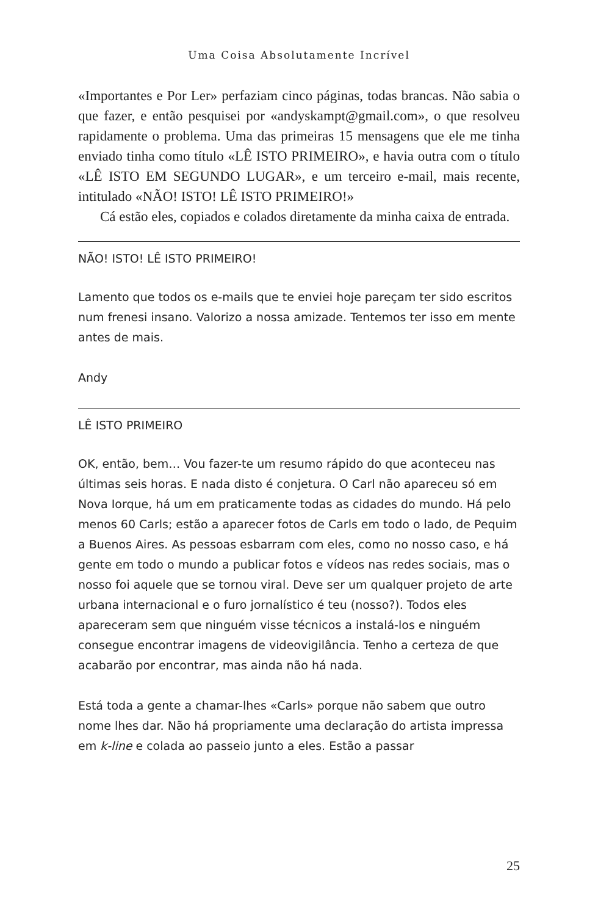Uma Coisa Absolutamente Incrível
«Importantes e Por Ler» perfaziam cinco páginas, todas brancas. Não sabia o que fazer, e então pesquisei por «andyskampt@gmail.com», o que resolveu rapidamente o problema. Uma das primeiras 15 mensagens que ele me tinha enviado tinha como título «LÊ ISTO PRIMEIRO», e havia outra com o título «LÊ ISTO EM SEGUNDO LUGAR», e um terceiro e-mail, mais recente, intitulado «NÃO! ISTO! LÊ ISTO PRIMEIRO!»
Cá estão eles, copiados e colados diretamente da minha caixa de entrada.
NÃO! ISTO! LÊ ISTO PRIMEIRO!
Lamento que todos os e-mails que te enviei hoje pareçam ter sido escritos num frenesi insano. Valorizo a nossa amizade. Tentemos ter isso em mente antes de mais.
Andy
LÊ ISTO PRIMEIRO
OK, então, bem… Vou fazer-te um resumo rápido do que aconteceu nas últimas seis horas. E nada disto é conjetura. O Carl não apareceu só em Nova Iorque, há um em praticamente todas as cidades do mundo. Há pelo menos 60 Carls; estão a aparecer fotos de Carls em todo o lado, de Pequim a Buenos Aires. As pessoas esbarram com eles, como no nosso caso, e há gente em todo o mundo a publicar fotos e vídeos nas redes sociais, mas o nosso foi aquele que se tornou viral. Deve ser um qualquer projeto de arte urbana internacional e o furo jornalístico é teu (nosso?). Todos eles apareceram sem que ninguém visse técnicos a instalá-los e ninguém consegue encontrar imagens de videovigilância. Tenho a certeza de que acabarão por encontrar, mas ainda não há nada.
Está toda a gente a chamar-lhes «Carls» porque não sabem que outro nome lhes dar. Não há propriamente uma declaração do artista impressa em k-line e colada ao passeio junto a eles. Estão a passar
25